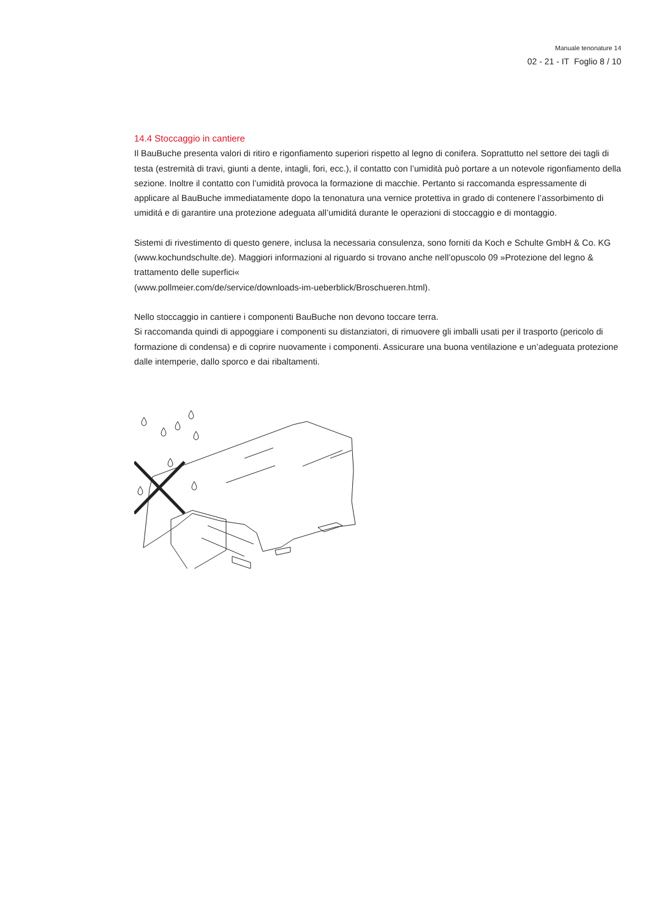Manuale tenonature 14
02 - 21 - IT Foglio 8 / 10
14.4 Stoccaggio in cantiere
Il BauBuche presenta valori di ritiro e rigonfiamento superiori rispetto al legno di conifera. Soprattutto nel settore dei tagli di testa (estremità di travi, giunti a dente, intagli, fori, ecc.), il contatto con l’umidità può portare a un notevole rigonfiamento della sezione. Inoltre il contatto con l’umidità provoca la formazione di macchie. Pertanto si raccomanda espressamente di applicare al BauBuche immediatamente dopo la tenona­tura una vernice protettiva in grado di contenere l’assorbimento di umiditá e di garantire una protezione adeguata all’umiditá durante le operazioni di stoccaggio e di montaggio.
Sistemi di rivestimento di questo genere, inclusa la necessaria consulenza, sono forniti da Koch e Schulte GmbH & Co. KG (www.kochundschulte.de). Maggiori informazioni al riguardo si trovano anche nell’opuscolo 09 »Protezione del legno & trattamento delle superfici«
(www.pollmeier.com/de/service/downloads-im-ueberblick/Broschueren.html).
Nello stoccaggio in cantiere i componenti BauBuche non devono toccare terra.
Si raccomanda quindi di appoggiare i componenti su distanziatori, di rimuovere gli imballi usati per il trasporto (pericolo di formazione di condensa) e di coprire nuovamente i componenti. Assicurare una buona ventilazione e un’adeguata protezione dalle intemperie, dallo sporco e dai ribaltamenti.